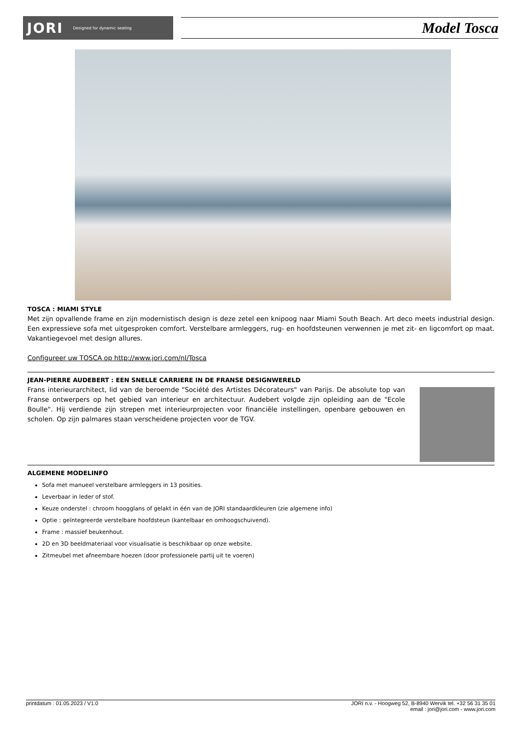JORI Designed for dynamic seating
Model Tosca
TOSCA : MIAMI STYLE
Met zijn opvallende frame en zijn modernistisch design is deze zetel een knipoog naar Miami South Beach. Art deco meets industrial design. Een expressieve sofa met uitgesproken comfort. Verstelbare armleggers, rug- en hoofdsteunen verwennen je met zit- en ligcomfort op maat. Vakantiegevoel met design allures.
Configureer uw TOSCA op http://www.jori.com/nl/Tosca
JEAN-PIERRE AUDEBERT : EEN SNELLE CARRIERE IN DE FRANSE DESIGNWERELD
Frans interieurarchitect, lid van de beroemde "Société des Artistes Décorateurs" van Parijs. De absolute top van Franse ontwerpers op het gebied van interieur en architectuur. Audebert volgde zijn opleiding aan de "Ecole Boulle". Hij verdiende zijn strepen met interieurprojecten voor financiële instellingen, openbare gebouwen en scholen. Op zijn palmares staan verscheidene projecten voor de TGV.
ALGEMENE MODELINFO
Sofa met manueel verstelbare armleggers in 13 posities.
Leverbaar in leder of stof.
Keuze onderstel : chroom hoogglans of gelakt in één van de JORI standaardkleuren (zie algemene info)
Optie : geïntegreerde verstelbare hoofdsteun (kantelbaar en omhoogschuivend).
Frame : massief beukenhout.
2D en 3D beeldmateriaal voor visualisatie is beschikbaar op onze website.
Zitmeubel met afneembare hoezen (door professionele partij uit te voeren)
printdatum : 01.05.2023 / V1.0 JORI n.v. - Hoogweg 52, B-8940 Wervik tel. +32 56 31 35 01
email : jori@jori.com - www.jori.com